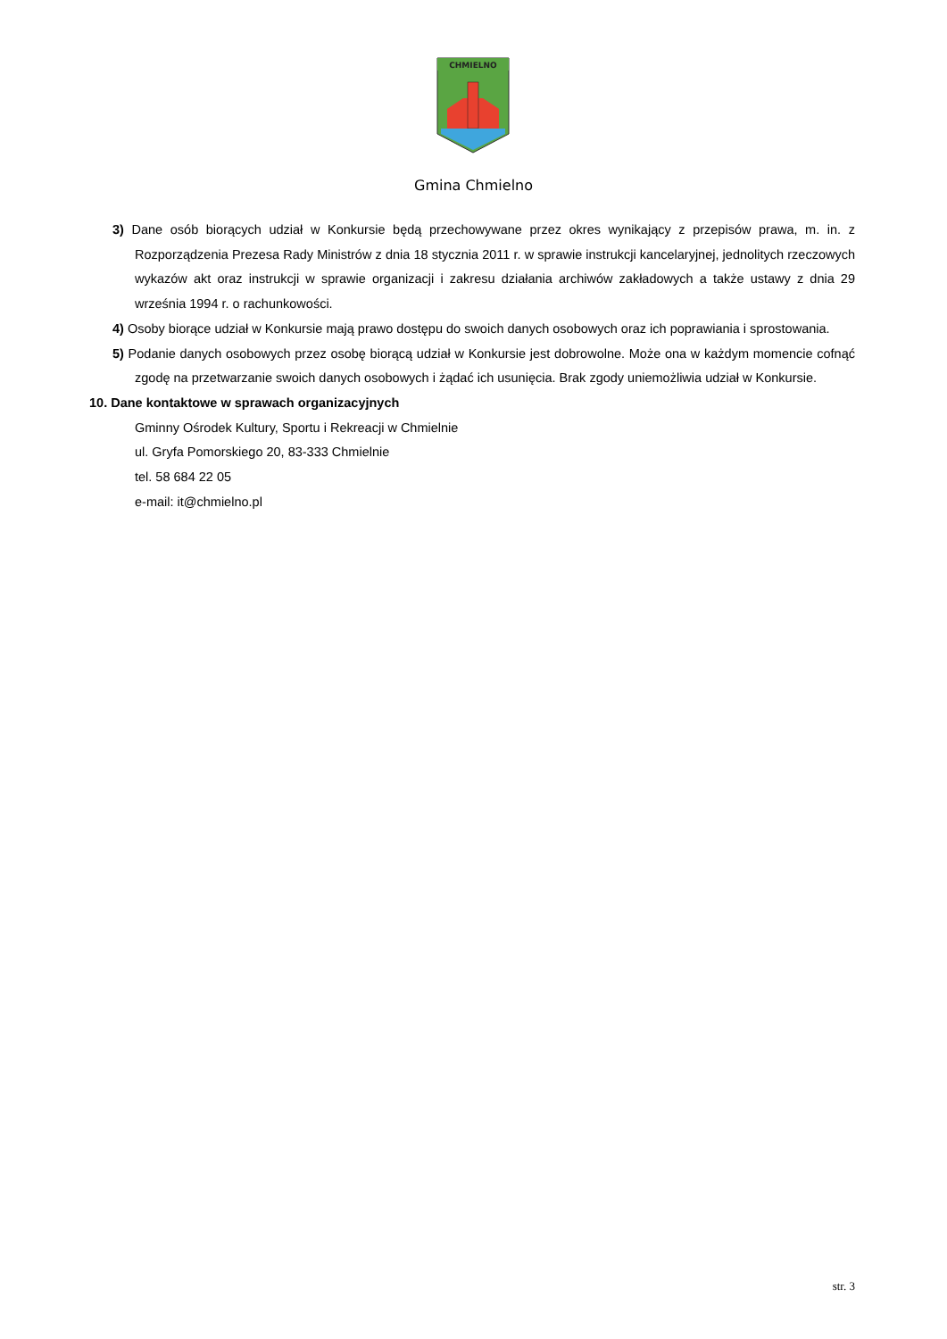CHMIELNO
Gmina Chmielno
3) Dane osób biorących udział w Konkursie będą przechowywane przez okres wynikający z przepisów prawa, m. in. z Rozporządzenia Prezesa Rady Ministrów z dnia 18 stycznia 2011 r. w sprawie instrukcji kancelaryjnej, jednolitych rzeczowych wykazów akt oraz instrukcji w sprawie organizacji i zakresu działania archiwów zakładowych a także ustawy z dnia 29 września 1994 r. o rachunkowości.
4) Osoby biorące udział w Konkursie mają prawo dostępu do swoich danych osobowych oraz ich poprawiania i sprostowania.
5) Podanie danych osobowych przez osobę biorącą udział w Konkursie jest dobrowolne. Może ona w każdym momencie cofnąć zgodę na przetwarzanie swoich danych osobowych i żądać ich usunięcia. Brak zgody uniemożliwia udział w Konkursie.
10. Dane kontaktowe w sprawach organizacyjnych
Gminny Ośrodek Kultury, Sportu i Rekreacji w Chmielnie
ul. Gryfa Pomorskiego 20, 83-333 Chmielnie
tel. 58 684 22 05
e-mail: it@chmielno.pl
str. 3